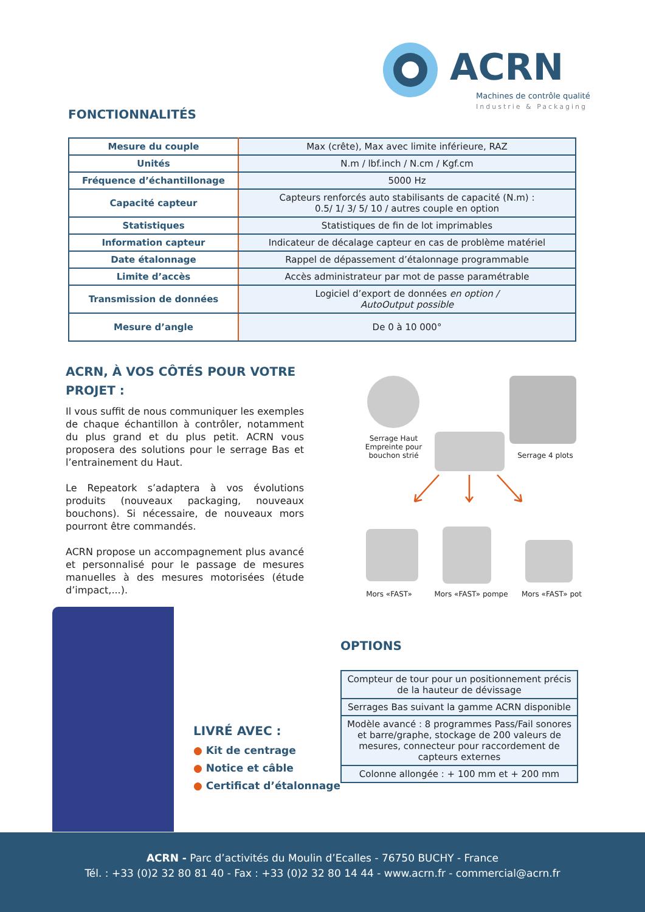ACRN
Machines de contrôle qualité
Industrie & Packaging
FONCTIONNALITÉS
| Mesure du couple | Max (crête), Max avec limite inférieure, RAZ |
| Unités | N.m / lbf.inch / N.cm / Kgf.cm |
| Fréquence d’échantillonage | 5000 Hz |
| Capacité capteur | Capteurs renforcés auto stabilisants de capacité (N.m) : 0.5/ 1/ 3/ 5/ 10 / autres couple en option |
| Statistiques | Statistiques de fin de lot imprimables |
| Information capteur | Indicateur de décalage capteur en cas de problème matériel |
| Date étalonnage | Rappel de dépassement d’étalonnage programmable |
| Limite d’accès | Accès administrateur par mot de passe paramétrable |
| Transmission de données | Logiciel d’export de données en option / AutoOutput possible |
| Mesure d’angle | De 0 à 10 000° |
ACRN, À VOS CÔTÉS POUR VOTRE PROJET :
Il vous suffit de nous communiquer les exemples de chaque échantillon à contrôler, notamment du plus grand et du plus petit. ACRN vous proposera des solutions pour le serrage Bas et l’entrainement du Haut.
Le Repeatork s’adaptera à vos évolutions produits (nouveaux packaging, nouveaux bouchons). Si nécessaire, de nouveaux mors pourront être commandés.
ACRN propose un accompagnement plus avancé et personnalisé pour le passage de mesures manuelles à des mesures motorisées (étude d’impact,...).
Serrage Haut
Empreinte pour
bouchon strié
Serrage 4 plots
Mors «FAST» Mors «FAST» pompe Mors «FAST» pot
LIVRÉ AVEC :
● Kit de centrage
● Notice et câble
● Certificat d’étalonnage
OPTIONS
| Compteur de tour pour un positionnement précis de la hauteur de dévissage |
| Serrages Bas suivant la gamme ACRN disponible |
| Modèle avancé : 8 programmes Pass/Fail sonores et barre/graphe, stockage de 200 valeurs de mesures, connecteur pour raccordement de capteurs externes |
| Colonne allongée : + 100 mm et + 200 mm |
ACRN - Parc d’activités du Moulin d’Ecalles - 76750 BUCHY - France
Tél. : +33 (0)2 32 80 81 40 - Fax : +33 (0)2 32 80 14 44 - www.acrn.fr - commercial@acrn.fr